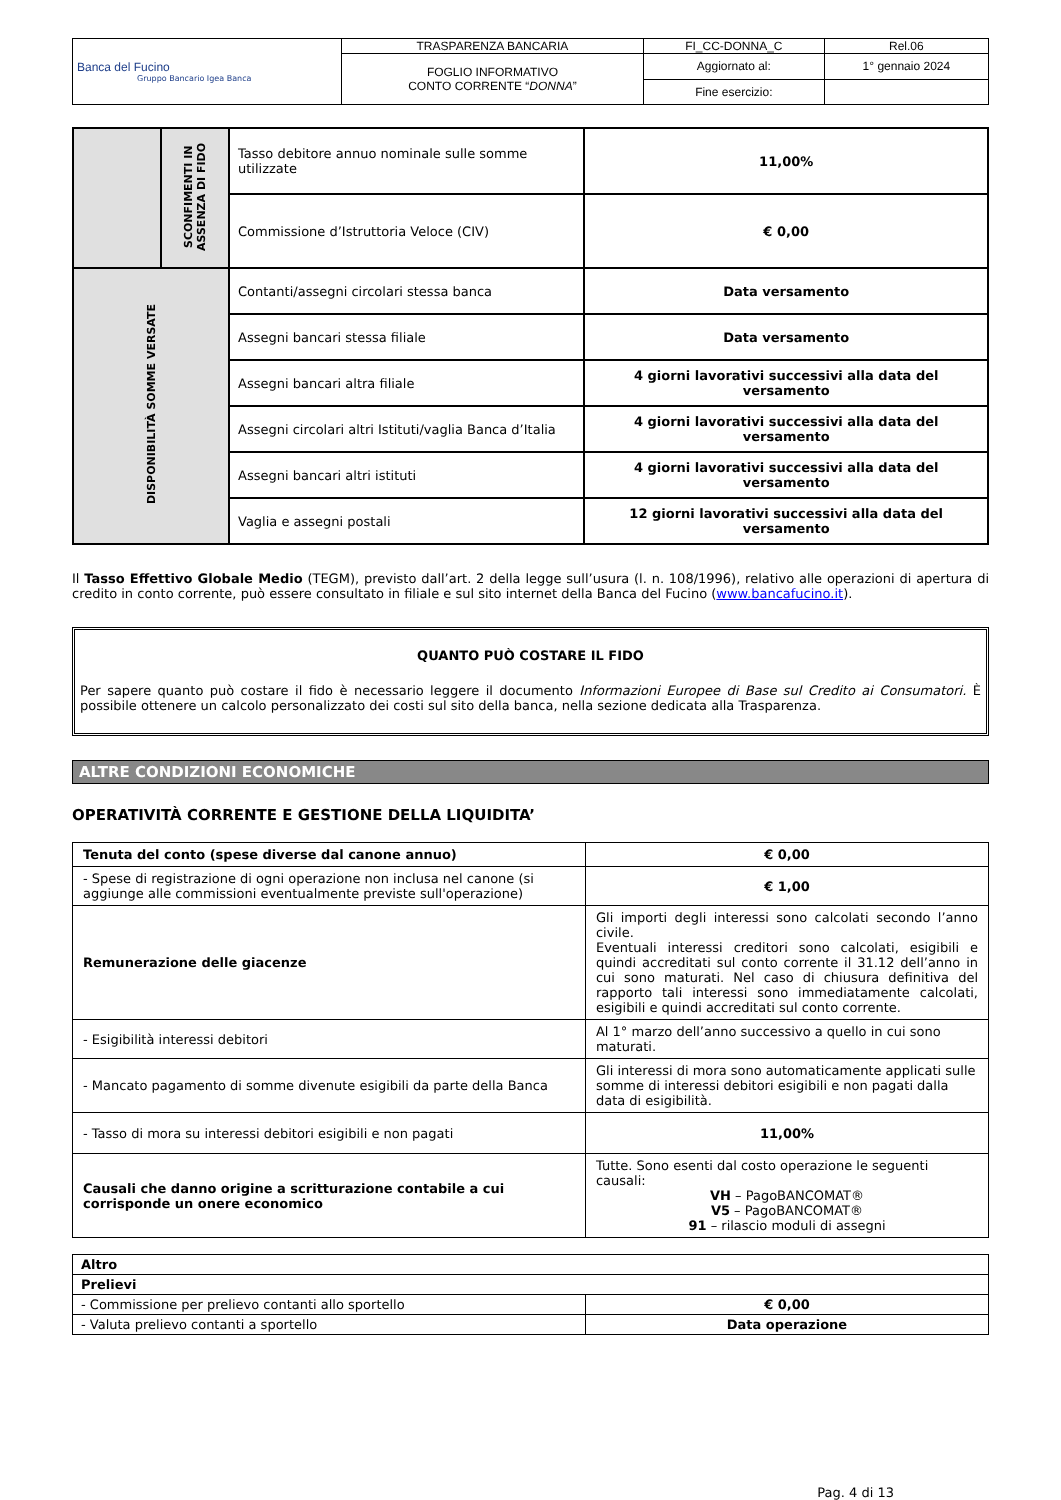| Banca del Fucino Gruppo Bancario Igea Banca | TRASPARENZA BANCARIA | FI_CC-DONNA_C | Rel.06 |
| | FOGLIO INFORMATIVO CONTO CORRENTE “ DONNA ” | Aggiornato al: | 1° gennaio 2024 |
| | | Fine esercizio: | |
| | SCONFIMENTI IN ASSENZA DI FIDO | Tasso debitore annuo nominale sulle somme utilizzate | 11,00% |
| | | Commissione d’Istruttoria Veloce (CIV) | € 0,00 |
| DISPONIBILITÀ SOMME VERSATE | | Contanti/assegni circolari stessa banca | Data versamento |
| | | Assegni bancari stessa filiale | Data versamento |
| | | Assegni bancari altra filiale | 4 giorni lavorativi successivi alla data del versamento |
| | | Assegni circolari altri Istituti/vaglia Banca d’Italia | 4 giorni lavorativi successivi alla data del versamento |
| | | Assegni bancari altri istituti | 4 giorni lavorativi successivi alla data del versamento |
| | | Vaglia e assegni postali | 12 giorni lavorativi successivi alla data del versamento |
Il Tasso Effettivo Globale Medio (TEGM), previsto dall’art. 2 della legge sull’usura (l. n. 108/1996), relativo alle operazioni di apertura di credito in conto corrente, può essere consultato in filiale e sul sito internet della Banca del Fucino (www.bancafucino.it).
QUANTO PUÒ COSTARE IL FIDO
Per sapere quanto può costare il fido è necessario leggere il documento Informazioni Europee di Base sul Credito ai Consumatori. È possibile ottenere un calcolo personalizzato dei costi sul sito della banca, nella sezione dedicata alla Trasparenza.
ALTRE CONDIZIONI ECONOMICHE
OPERATIVITÀ CORRENTE E GESTIONE DELLA LIQUIDITA’
| Tenuta del conto (spese diverse dal canone annuo) | € 0,00 |
| - Spese di registrazione di ogni operazione non inclusa nel canone (si aggiunge alle commissioni eventualmente previste sull'operazione) | € 1,00 |
| Remunerazione delle giacenze | Gli importi degli interessi sono calcolati secondo l’anno civile. Eventuali interessi creditori sono calcolati, esigibili e quindi accreditati sul conto corrente il 31.12 dell’anno in cui sono maturati. Nel caso di chiusura definitiva del rapporto tali interessi sono immediatamente calcolati, esigibili e quindi accreditati sul conto corrente. |
| - Esigibilità interessi debitori | Al 1° marzo dell’anno successivo a quello in cui sono maturati. |
| - Mancato pagamento di somme divenute esigibili da parte della Banca | Gli interessi di mora sono automaticamente applicati sulle somme di interessi debitori esigibili e non pagati dalla data di esigibilità. |
| - Tasso di mora su interessi debitori esigibili e non pagati | 11,00% |
| Causali che danno origine a scritturazione contabile a cui corrisponde un onere economico | Tutte. Sono esenti dal costo operazione le seguenti causali: VH – PagoBANCOMAT® V5 – PagoBANCOMAT® 91 – rilascio moduli di assegni |
| Altro | |
| Prelievi | |
| - Commissione per prelievo contanti allo sportello | € 0,00 |
| - Valuta prelievo contanti a sportello | Data operazione |
Pag. 4 di 13